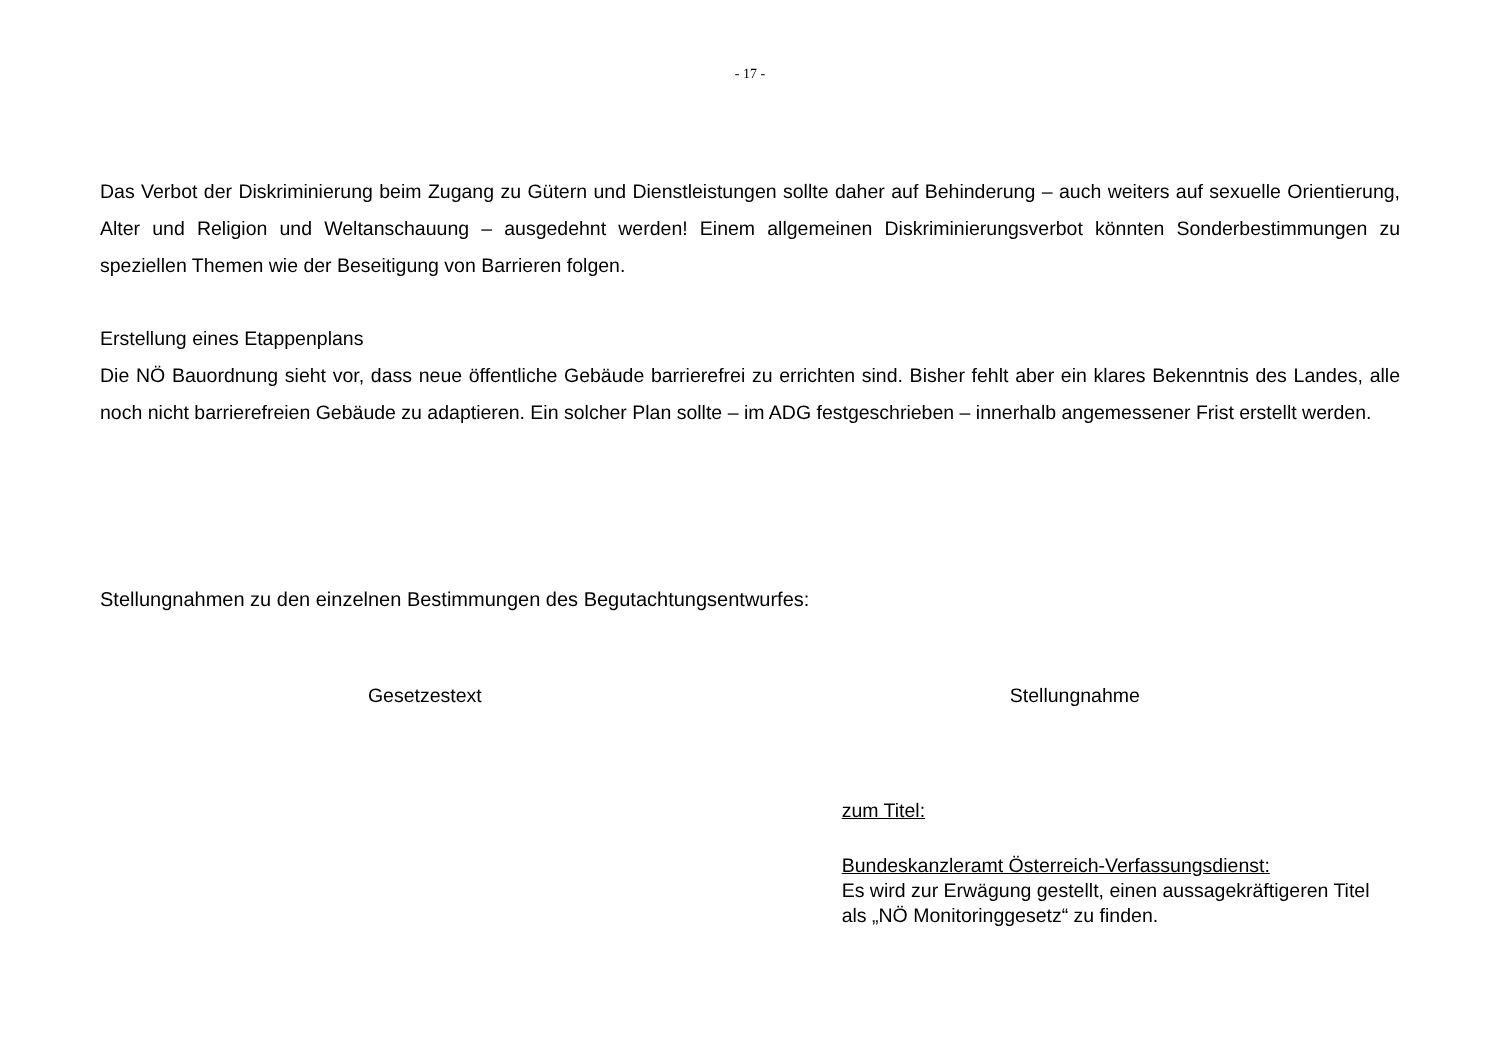- 17 -
Das Verbot der Diskriminierung beim Zugang zu Gütern und Dienstleistungen sollte daher auf Behinderung – auch weiters auf sexuelle Orientierung, Alter und Religion und Weltanschauung – ausgedehnt werden! Einem allgemeinen Diskriminierungsverbot könnten Sonderbestimmungen zu speziellen Themen wie der Beseitigung von Barrieren folgen.
Erstellung eines Etappenplans
Die NÖ Bauordnung sieht vor, dass neue öffentliche Gebäude barrierefrei zu errichten sind. Bisher fehlt aber ein klares Bekenntnis des Landes, alle noch nicht barrierefreien Gebäude zu adaptieren. Ein solcher Plan sollte – im ADG festgeschrieben – innerhalb angemessener Frist erstellt werden.
Stellungnahmen zu den einzelnen Bestimmungen des Begutachtungsentwurfes:
| Gesetzestext | Stellungnahme |
| --- | --- |
| | zum Titel: Bundeskanzleramt Österreich-Verfassungsdienst: Es wird zur Erwägung gestellt, einen aussagekräftigeren Titel als „NÖ Monitoringgesetz“ zu finden. |